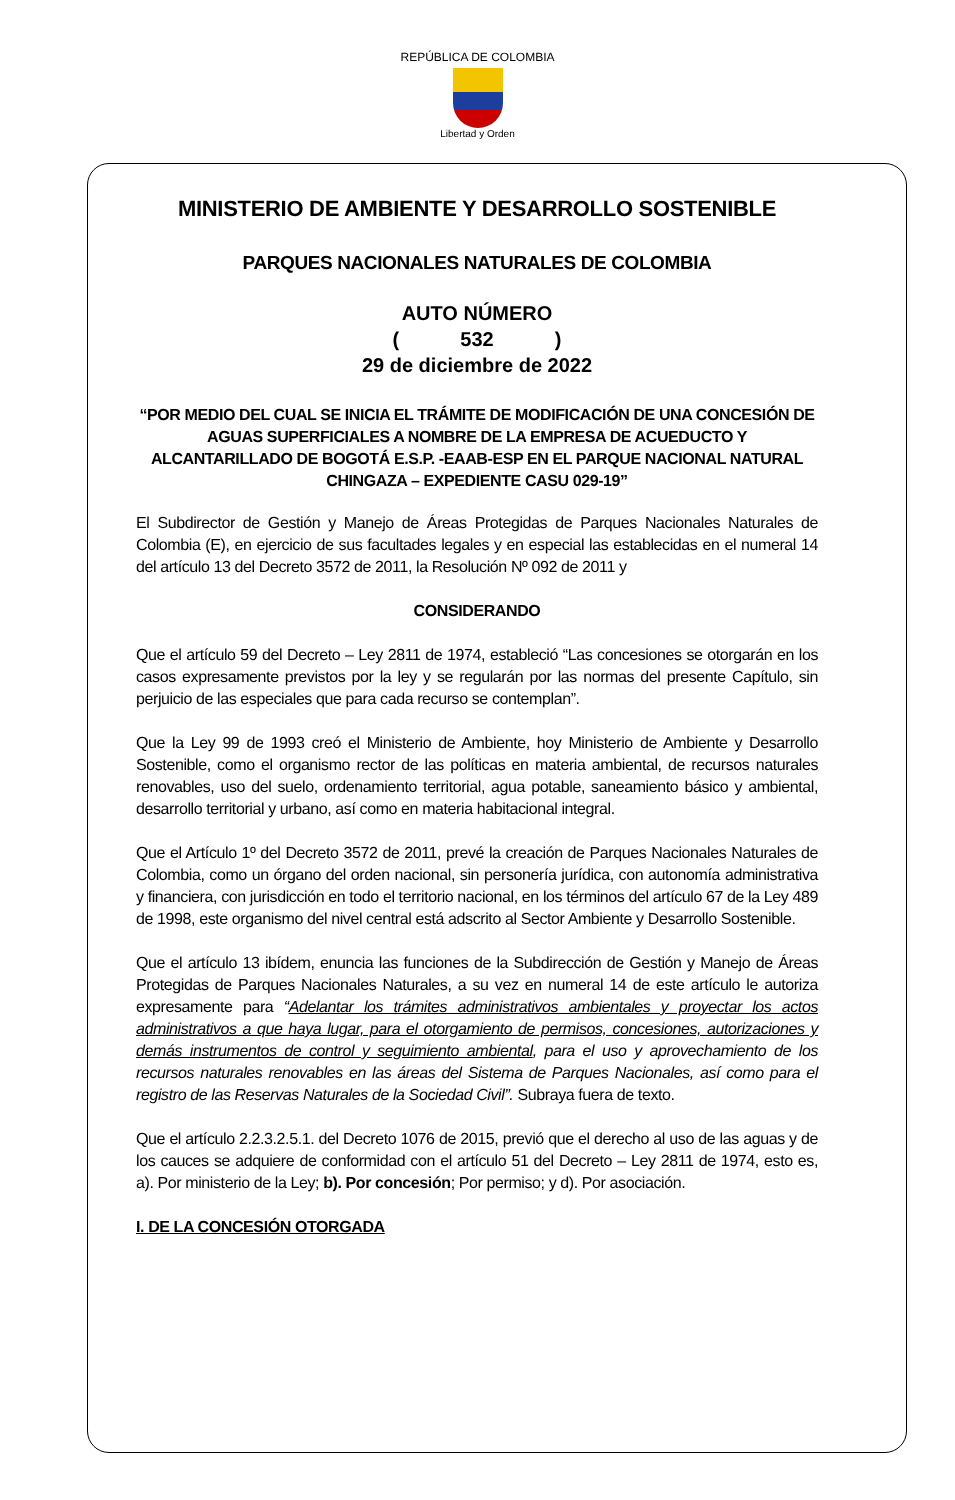REPÚBLICA DE COLOMBIA
Libertad y Orden
MINISTERIO DE AMBIENTE Y DESARROLLO SOSTENIBLE
PARQUES NACIONALES NATURALES DE COLOMBIA
AUTO NÚMERO
( 532 )
29 de diciembre de 2022
“POR MEDIO DEL CUAL SE INICIA EL TRÁMITE DE MODIFICACIÓN DE UNA CONCESIÓN DE AGUAS SUPERFICIALES A NOMBRE DE LA EMPRESA DE ACUEDUCTO Y ALCANTARILLADO DE BOGOTÁ E.S.P. -EAAB-ESP EN EL PARQUE NACIONAL NATURAL CHINGAZA – EXPEDIENTE CASU 029-19”
El Subdirector de Gestión y Manejo de Áreas Protegidas de Parques Nacionales Naturales de Colombia (E), en ejercicio de sus facultades legales y en especial las establecidas en el numeral 14 del artículo 13 del Decreto 3572 de 2011, la Resolución Nº 092 de 2011 y
CONSIDERANDO
Que el artículo 59 del Decreto – Ley 2811 de 1974, estableció “Las concesiones se otorgarán en los casos expresamente previstos por la ley y se regularán por las normas del presente Capítulo, sin perjuicio de las especiales que para cada recurso se contemplan”.
Que la Ley 99 de 1993 creó el Ministerio de Ambiente, hoy Ministerio de Ambiente y Desarrollo Sostenible, como el organismo rector de las políticas en materia ambiental, de recursos naturales renovables, uso del suelo, ordenamiento territorial, agua potable, saneamiento básico y ambiental, desarrollo territorial y urbano, así como en materia habitacional integral.
Que el Artículo 1º del Decreto 3572 de 2011, prevé la creación de Parques Nacionales Naturales de Colombia, como un órgano del orden nacional, sin personería jurídica, con autonomía administrativa y financiera, con jurisdicción en todo el territorio nacional, en los términos del artículo 67 de la Ley 489 de 1998, este organismo del nivel central está adscrito al Sector Ambiente y Desarrollo Sostenible.
Que el artículo 13 ibídem, enuncia las funciones de la Subdirección de Gestión y Manejo de Áreas Protegidas de Parques Nacionales Naturales, a su vez en numeral 14 de este artículo le autoriza expresamente para “Adelantar los trámites administrativos ambientales y proyectar los actos administrativos a que haya lugar, para el otorgamiento de permisos, concesiones, autorizaciones y demás instrumentos de control y seguimiento ambiental, para el uso y aprovechamiento de los recursos naturales renovables en las áreas del Sistema de Parques Nacionales, así como para el registro de las Reservas Naturales de la Sociedad Civil”. Subraya fuera de texto.
Que el artículo 2.2.3.2.5.1. del Decreto 1076 de 2015, previó que el derecho al uso de las aguas y de los cauces se adquiere de conformidad con el artículo 51 del Decreto – Ley 2811 de 1974, esto es, a). Por ministerio de la Ley; b). Por concesión; Por permiso; y d). Por asociación.
I. DE LA CONCESIÓN OTORGADA